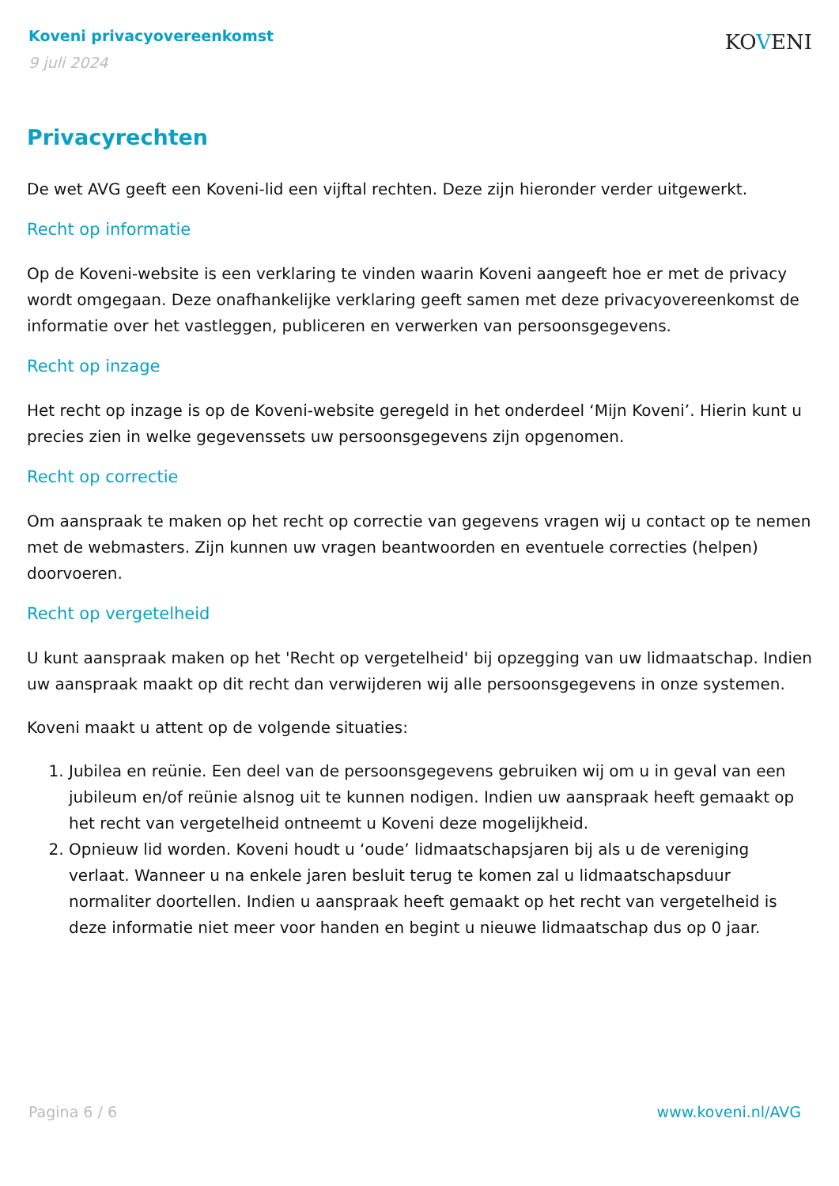Koveni privacyovereenkomst
9 juli 2024
KOVENI
Privacyrechten
De wet AVG geeft een Koveni-lid een vijftal rechten. Deze zijn hieronder verder uitgewerkt.
Recht op informatie
Op de Koveni-website is een verklaring te vinden waarin Koveni aangeeft hoe er met de privacy wordt omgegaan. Deze onafhankelijke verklaring geeft samen met deze privacyovereenkomst de informatie over het vastleggen, publiceren en verwerken van persoonsgegevens.
Recht op inzage
Het recht op inzage is op de Koveni-website geregeld in het onderdeel ‘Mijn Koveni’. Hierin kunt u precies zien in welke gegevenssets uw persoonsgegevens zijn opgenomen.
Recht op correctie
Om aanspraak te maken op het recht op correctie van gegevens vragen wij u contact op te nemen met de webmasters. Zijn kunnen uw vragen beantwoorden en eventuele correcties (helpen) doorvoeren.
Recht op vergetelheid
U kunt aanspraak maken op het 'Recht op vergetelheid' bij opzegging van uw lidmaatschap. Indien uw aanspraak maakt op dit recht dan verwijderen wij alle persoonsgegevens in onze systemen.
Koveni maakt u attent op de volgende situaties:
1. Jubilea en reünie. Een deel van de persoonsgegevens gebruiken wij om u in geval van een jubileum en/of reünie alsnog uit te kunnen nodigen. Indien uw aanspraak heeft gemaakt op het recht van vergetelheid ontneemt u Koveni deze mogelijkheid.
2. Opnieuw lid worden. Koveni houdt u ‘oude’ lidmaatschapsjaren bij als u de vereniging verlaat. Wanneer u na enkele jaren besluit terug te komen zal u lidmaatschapsduur normaliter doortellen. Indien u aanspraak heeft gemaakt op het recht van vergetelheid is deze informatie niet meer voor handen en begint u nieuwe lidmaatschap dus op 0 jaar.
Pagina 6 / 6 www.koveni.nl/AVG